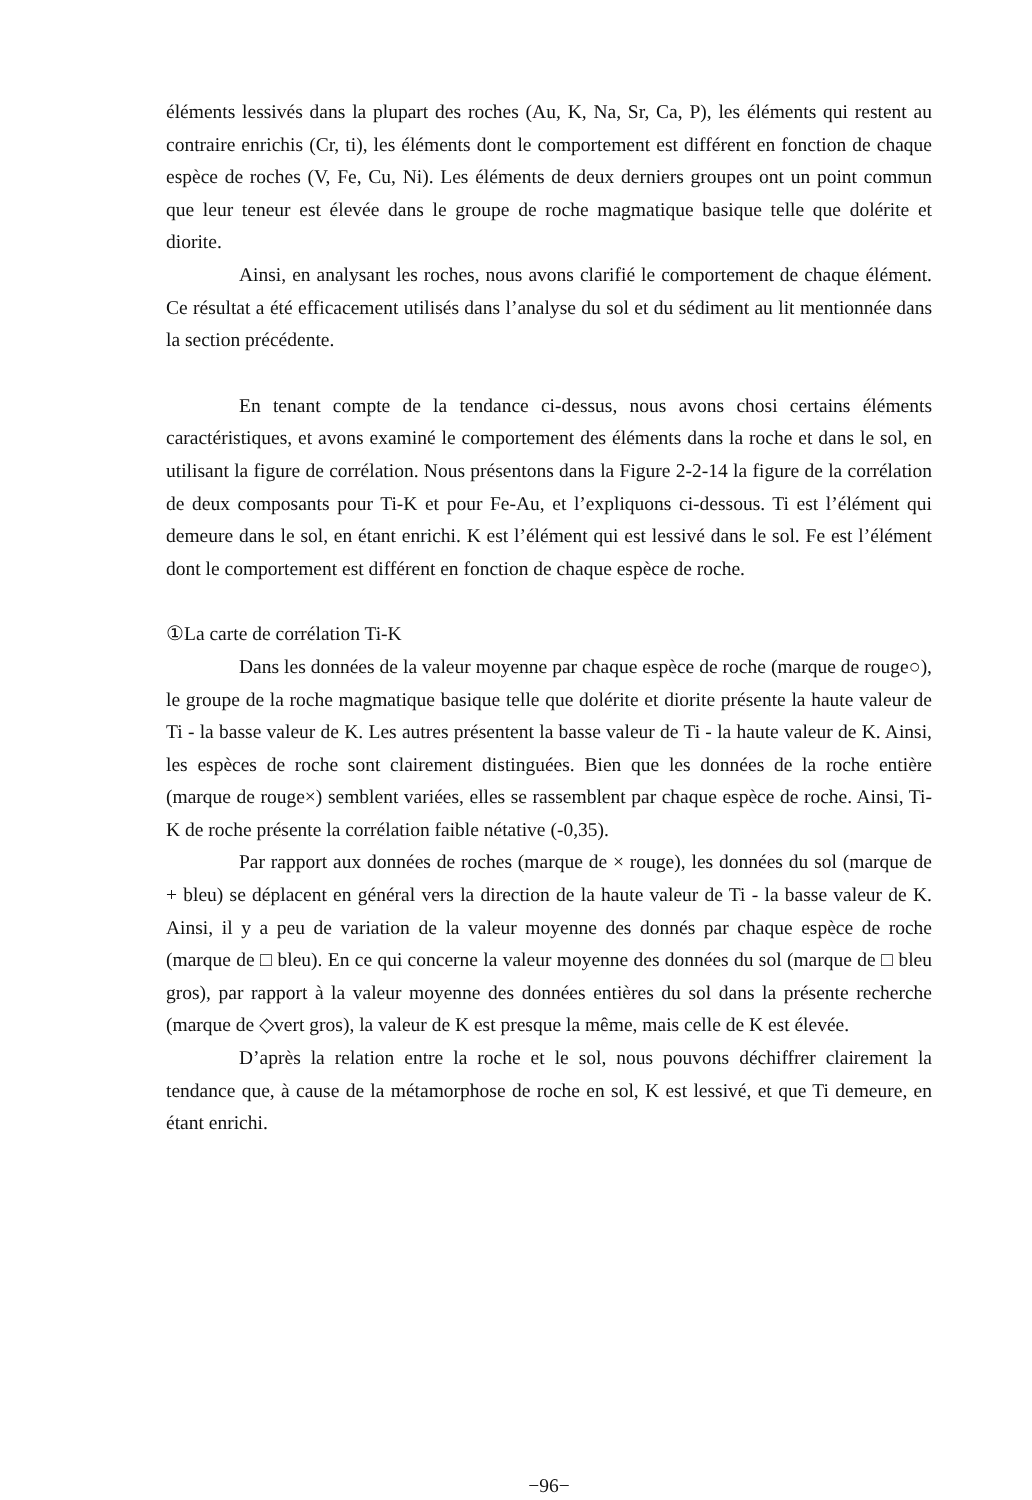éléments lessivés dans la plupart des roches (Au, K, Na, Sr, Ca, P), les éléments qui restent au contraire enrichis (Cr, ti), les éléments dont le comportement est différent en fonction de chaque espèce de roches (V, Fe, Cu, Ni). Les éléments de deux derniers groupes ont un point commun que leur teneur est élevée dans le groupe de roche magmatique basique telle que dolérite et diorite.
Ainsi, en analysant les roches, nous avons clarifié le comportement de chaque élément. Ce résultat a été efficacement utilisés dans l’analyse du sol et du sédiment au lit mentionnée dans la section précédente.
En tenant compte de la tendance ci-dessus, nous avons chosi certains éléments caractéristiques, et avons examiné le comportement des éléments dans la roche et dans le sol, en utilisant la figure de corrélation. Nous présentons dans la Figure 2-2-14 la figure de la corrélation de deux composants pour Ti-K et pour Fe-Au, et l’expliquons ci-dessous. Ti est l’élément qui demeure dans le sol, en étant enrichi. K est l’élément qui est lessivé dans le sol. Fe est l’élément dont le comportement est différent en fonction de chaque espèce de roche.
①La carte de corrélation Ti-K
Dans les données de la valeur moyenne par chaque espèce de roche (marque de rouge○), le groupe de la roche magmatique basique telle que dolérite et diorite présente la haute valeur de Ti - la basse valeur de K. Les autres présentent la basse valeur de Ti - la haute valeur de K. Ainsi, les espèces de roche sont clairement distinguées. Bien que les données de la roche entière (marque de rouge×) semblent variées, elles se rassemblent par chaque espèce de roche. Ainsi, Ti-K de roche présente la corrélation faible nétative (-0,35).
Par rapport aux données de roches (marque de × rouge), les données du sol (marque de + bleu) se déplacent en général vers la direction de la haute valeur de Ti - la basse valeur de K. Ainsi, il y a peu de variation de la valeur moyenne des donnés par chaque espèce de roche (marque de □ bleu). En ce qui concerne la valeur moyenne des données du sol (marque de □ bleu gros), par rapport à la valeur moyenne des données entières du sol dans la présente recherche (marque de ◇vert gros), la valeur de K est presque la même, mais celle de K est élevée.
D’après la relation entre la roche et le sol, nous pouvons déchiffrer clairement la tendance que, à cause de la métamorphose de roche en sol, K est lessivé, et que Ti demeure, en étant enrichi.
−96−